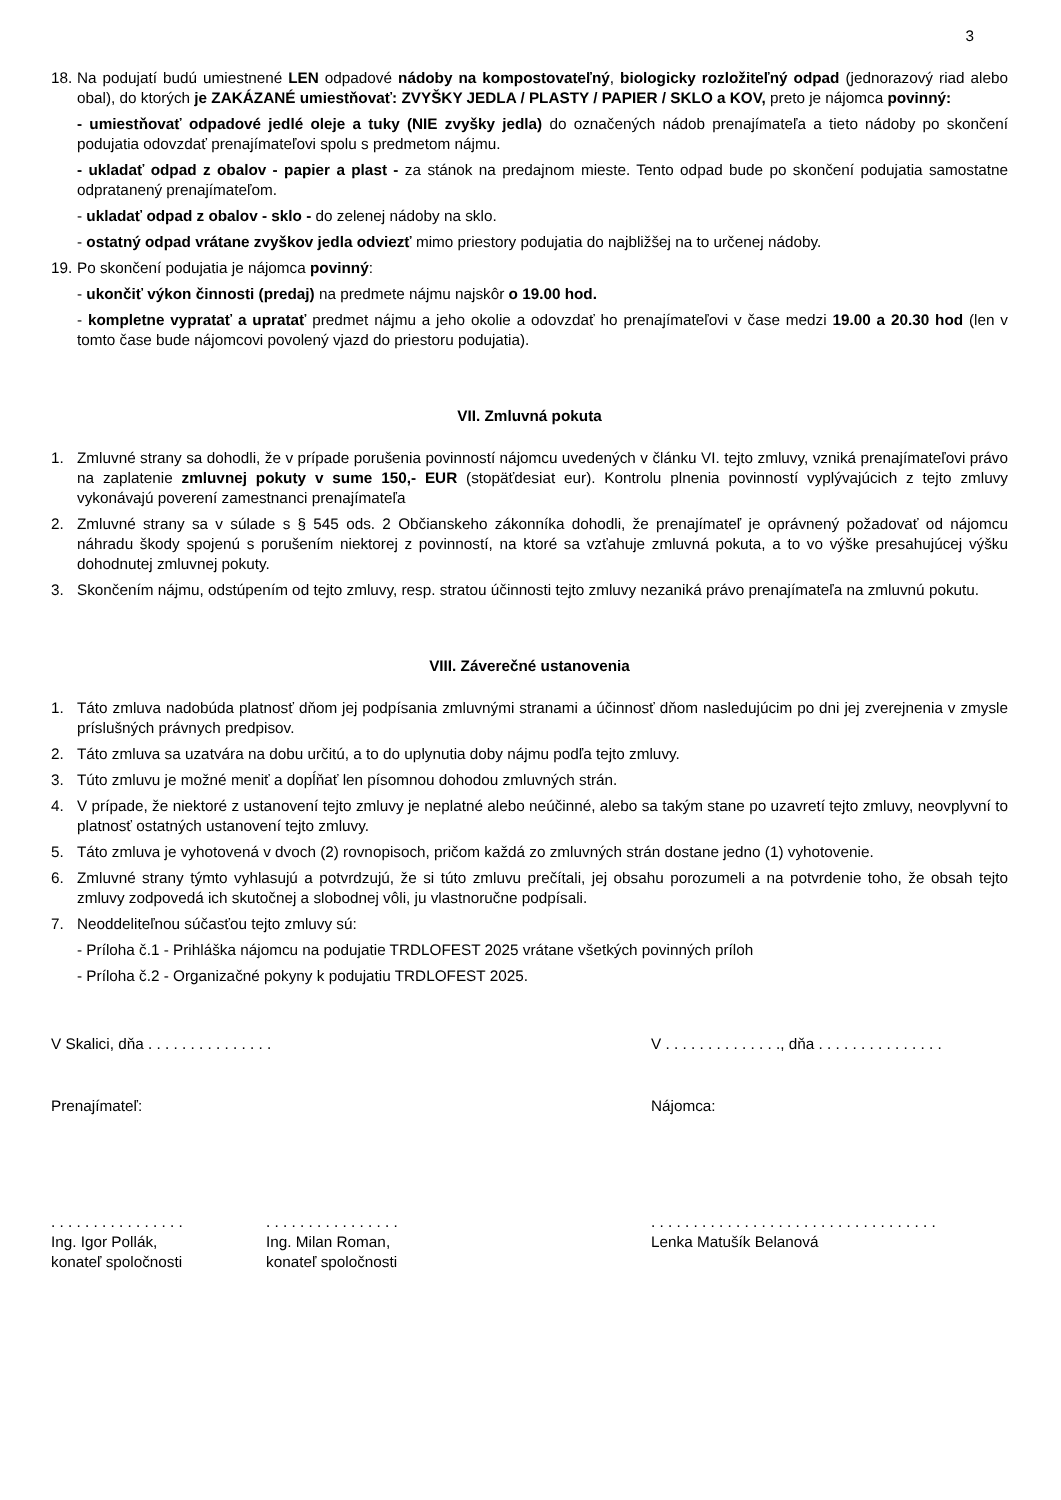3
18. Na podujatí budú umiestnené LEN odpadové nádoby na kompostovateľný, biologicky rozložiteľný odpad (jednorazový riad alebo obal), do ktorých je ZAKÁZANÉ umiestňovať: ZVYŠKY JEDLA / PLASTY / PAPIER / SKLO a KOV, preto je nájomca povinný:
- umiestňovať odpadové jedlé oleje a tuky (NIE zvyšky jedla) do označených nádob prenajímateľa a tieto nádoby po skončení podujatia odovzdať prenajímateľovi spolu s predmetom nájmu.
- ukladať odpad z obalov - papier a plast - za stánok na predajnom mieste. Tento odpad bude po skončení podujatia samostatne odpratanený prenajímateľom.
- ukladať odpad z obalov - sklo - do zelenej nádoby na sklo.
- ostatný odpad vrátane zvyškov jedla odviezť mimo priestory podujatia do najbližšej na to určenej nádoby.
19. Po skončení podujatia je nájomca povinný:
- ukončiť výkon činnosti (predaj) na predmete nájmu najskôr o 19.00 hod.
- kompletne vypratať a upratať predmet nájmu a jeho okolie a odovzdať ho prenajímateľovi v čase medzi 19.00 a 20.30 hod (len v tomto čase bude nájomcovi povolený vjazd do priestoru podujatia).
VII. Zmluvná pokuta
1. Zmluvné strany sa dohodli, že v prípade porušenia povinností nájomcu uvedených v článku VI. tejto zmluvy, vzniká prenajímateľovi právo na zaplatenie zmluvnej pokuty v sume 150,- EUR (stopäťdesiat eur). Kontrolu plnenia povinností vyplývajúcich z tejto zmluvy vykonávajú poverení zamestnanci prenajímateľa
2. Zmluvné strany sa v súlade s § 545 ods. 2 Občianskeho zákonníka dohodli, že prenajímateľ je oprávnený požadovať od nájomcu náhradu škody spojenú s porušením niektorej z povinností, na ktoré sa vzťahuje zmluvná pokuta, a to vo výške presahujúcej výšku dohodnutej zmluvnej pokuty.
3. Skončením nájmu, odstúpením od tejto zmluvy, resp. stratou účinnosti tejto zmluvy nezaniká právo prenajímateľa na zmluvnú pokutu.
VIII. Záverečné ustanovenia
1. Táto zmluva nadobúda platnosť dňom jej podpísania zmluvnými stranami a účinnosť dňom nasledujúcim po dni jej zverejnenia v zmysle príslušných právnych predpisov.
2. Táto zmluva sa uzatvára na dobu určitú, a to do uplynutia doby nájmu podľa tejto zmluvy.
3. Túto zmluvu je možné meniť a dopĺňať len písomnou dohodou zmluvných strán.
4. V prípade, že niektoré z ustanovení tejto zmluvy je neplatné alebo neúčinné, alebo sa takým stane po uzavretí tejto zmluvy, neovplyvní to platnosť ostatných ustanovení tejto zmluvy.
5. Táto zmluva je vyhotovená v dvoch (2) rovnopisoch, pričom každá zo zmluvných strán dostane jedno (1) vyhotovenie.
6. Zmluvné strany týmto vyhlasujú a potvrdzujú, že si túto zmluvu prečítali, jej obsahu porozumeli a na potvrdenie toho, že obsah tejto zmluvy zodpovedá ich skutočnej a slobodnej vôli, ju vlastnoručne podpísali.
7. Neoddeliteľnou súčasťou tejto zmluvy sú:
- Príloha č.1 - Prihláška nájomcu na podujatie TRDLOFEST 2025 vrátane všetkých povinných príloh
- Príloha č.2 - Organizačné pokyny k podujatiu TRDLOFEST 2025.
V Skalici, dňa . . . . . . . . . . . . . . . V . . . . . . . . . . . . . ., dňa . . . . . . . . . . . . . . .
Prenajímateľ: Nájomca:
. . . . . . . . . . . . . . . .
Ing. Igor Pollák,
konateľ spoločnosti
. . . . . . . . . . . . . . . .
Ing. Milan Roman,
konateľ spoločnosti
. . . . . . . . . . . . . . . . . . . . . . . . . . . . . . . . . .
Lenka Matušík Belanová